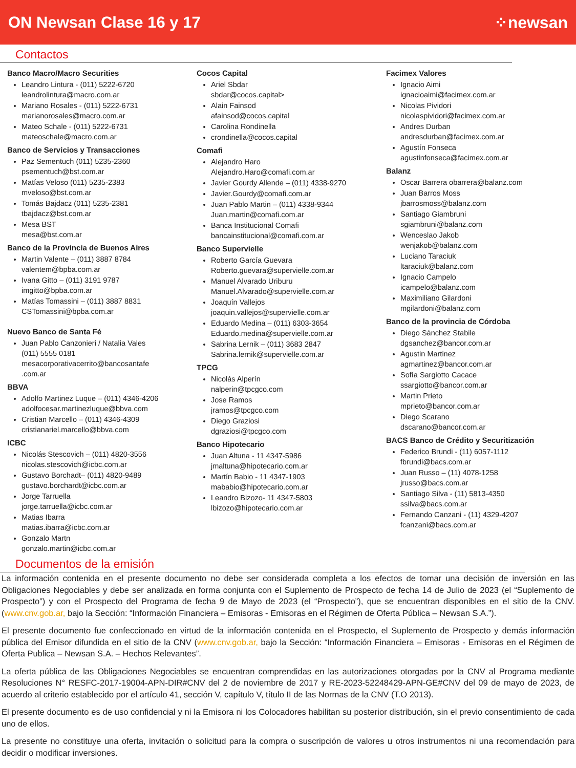ON Newsan Clase 16 y 17 ⁘newsan
Contactos
Banco Macro/Macro Securities
Leandro Lintura - (011) 5222-6720
leandrolintura@macro.com.ar
Mariano Rosales - (011) 5222-6731
marianorosales@macro.com.ar
Mateo Schale - (011) 5222-6731
mateoschale@macro.com.ar
Banco de Servicios y Transacciones
Paz Sementuch (011) 5235-2360
psementuch@bst.com.ar
Matías Veloso (011) 5235-2383
mveloso@bst.com.ar
Tomás Bajdacz (011) 5235-2381
tbajdacz@bst.com.ar
Mesa BST
mesa@bst.com.ar
Banco de la Provincia de Buenos Aires
Martin Valente – (011) 3887 8784
valentem@bpba.com.ar
Ivana Gitto – (011) 3191 9787
imgitto@bpba.com.ar
Matías Tomassini – (011) 3887 8831
CSTomassini@bpba.com.ar
Nuevo Banco de Santa Fé
Juan Pablo Canzonieri / Natalia Vales
(011) 5555 0181
mesacorporativacerrito@bancosantafe
.com.ar
BBVA
Adolfo Martinez Luque – (011) 4346-4206
adolfocesar.martinezluque@bbva.com
Cristian Marcello – (011) 4346-4309
cristianariel.marcello@bbva.com
ICBC
Nicolás Stescovich – (011) 4820-3556
nicolas.stescovich@icbc.com.ar
Gustavo Borchadt– (011) 4820-9489
gustavo.borchardt@icbc.com.ar
Jorge Tarruella
jorge.tarruella@icbc.com.ar
Matias Ibarra
matias.ibarra@icbc.com.ar
Gonzalo Martn
gonzalo.martin@icbc.com.ar
Cocos Capital
Ariel Sbdar
sbdar@cocos.capital>
Alain Fainsod
afainsod@cocos.capital
Carolina Rondinella
crondinella@cocos.capital
Comafi
Alejandro Haro
Alejandro.Haro@comafi.com.ar
Javier Gourdy Allende – (011) 4338-9270
Javier.Gourdy@comafi.com.ar
Juan Pablo Martin – (011) 4338-9344
Juan.martin@comafi.com.ar
Banca Institucional Comafi
bancainstitucional@comafi.com.ar
Banco Supervielle
Roberto García Guevara
Roberto.guevara@supervielle.com.ar
Manuel Alvarado Uriburu
Manuel.Alvarado@supervielle.com.ar
Joaquín Vallejos
joaquin.vallejos@supervielle.com.ar
Eduardo Medina – (011) 6303-3654
Eduardo.medina@supervielle.com.ar
Sabrina Lernik – (011) 3683 2847
Sabrina.lernik@supervielle.com.ar
TPCG
Nicolás Alperín
nalperin@tpcgco.com
Jose Ramos
jramos@tpcgco.com
Diego Graziosi
dgraziosi@tpcgco.com
Banco Hipotecario
Juan Altuna - 11 4347-5986
jmaltuna@hipotecario.com.ar
Martín Babio - 11 4347-1903
mababio@hipotecario.com.ar
Leandro Bizozo- 11 4347-5803
lbizozo@hipotecario.com.ar
Facimex Valores
Ignacio Aimi
ignacioaimi@facimex.com.ar
Nicolas Pividori
nicolaspividori@facimex.com.ar
Andres Durban
andresdurban@facimex.com.ar
Agustín Fonseca
agustinfonseca@facimex.com.ar
Balanz
Oscar Barrera obarrera@balanz.com
Juan Barros Moss
jbarrosmoss@balanz.com
Santiago Giambruni
sgiambruni@balanz.com
Wenceslao Jakob
wenjakob@balanz.com
Luciano Taraciuk
ltaraciuk@balanz.com
Ignacio Campelo
icampelo@balanz.com
Maximiliano Gilardoni
mgilardoni@balanz.com
Banco de la provincia de Córdoba
Diego Sánchez Stabile
dgsanchez@bancor.com.ar
Agustin Martinez
agmartinez@bancor.com.ar
Sofía Sargiotto Cacace
ssargiotto@bancor.com.ar
Martin Prieto
mprieto@bancor.com.ar
Diego Scarano
dscarano@bancor.com.ar
BACS Banco de Crédito y Securitización
Federico Brundi - (11) 6057-1112
fbrundi@bacs.com.ar
Juan Russo – (11) 4078-1258
jrusso@bacs.com.ar
Santiago Silva - (11) 5813-4350
ssilva@bacs.com.ar
Fernando Canzani - (11) 4329-4207
fcanzani@bacs.com.ar
Documentos de la emisión
La información contenida en el presente documento no debe ser considerada completa a los efectos de tomar una decisión de inversión en las Obligaciones Negociables y debe ser analizada en forma conjunta con el Suplemento de Prospecto de fecha 14 de Julio de 2023 (el “Suplemento de Prospecto”) y con el Prospecto del Programa de fecha 9 de Mayo de 2023 (el “Prospecto”), que se encuentran disponibles en el sitio de la CNV. (www.cnv.gob.ar, bajo la Sección: “Información Financiera – Emisoras - Emisoras en el Régimen de Oferta Pública – Newsan S.A.”).
El presente documento fue confeccionado en virtud de la información contenida en el Prospecto, el Suplemento de Prospecto y demás información pública del Emisor difundida en el sitio de la CNV (www.cnv.gob.ar, bajo la Sección: “Información Financiera – Emisoras - Emisoras en el Régimen de Oferta Publica – Newsan S.A. – Hechos Relevantes”.
La oferta pública de las Obligaciones Negociables se encuentran comprendidas en las autorizaciones otorgadas por la CNV al Programa mediante Resoluciones N° RESFC-2017-19004-APN-DIR#CNV del 2 de noviembre de 2017 y RE-2023-52248429-APN-GE#CNV del 09 de mayo de 2023, de acuerdo al criterio establecido por el artículo 41, sección V, capítulo V, título II de las Normas de la CNV (T.O 2013).
El presente documento es de uso confidencial y ni la Emisora ni los Colocadores habilitan su posterior distribución, sin el previo consentimiento de cada uno de ellos.
La presente no constituye una oferta, invitación o solicitud para la compra o suscripción de valores u otros instrumentos ni una recomendación para decidir o modificar inversiones.